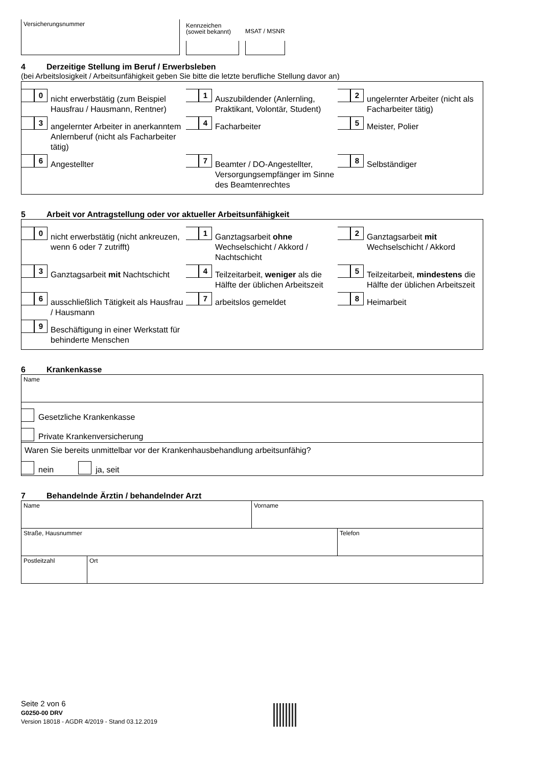Versicherungsnummer
Kennzeichen
(soweit bekannt)
MSAT / MSNR
4 Derzeitige Stellung im Beruf / Erwerbsleben
(bei Arbeitslosigkeit / Arbeitsunfähigkeit geben Sie bitte die letzte berufliche Stellung davor an)
0
nicht erwerbstätig (zum Beispiel Hausfrau / Hausmann, Rentner)
1
Auszubildender (Anlernling, Praktikant, Volontär, Student)
2
ungelernter Arbeiter (nicht als Facharbeiter tätig)
3
angelernter Arbeiter in anerkanntem Anlernberuf (nicht als Facharbeiter tätig)
4
Facharbeiter
5
Meister, Polier
6
Angestellter
7
Beamter / DO-Angestellter, Versorgungsempfänger im Sinne des Beamtenrechtes
8
Selbständiger
5 Arbeit vor Antragstellung oder vor aktueller Arbeitsunfähigkeit
0
nicht erwerbstätig (nicht ankreuzen, wenn 6 oder 7 zutrifft)
1
Ganztagsarbeit ohne Wechselschicht / Akkord / Nachtschicht
2
Ganztagsarbeit mit Wechselschicht / Akkord
3
Ganztagsarbeit mit Nachtschicht
4
Teilzeitarbeit, weniger als die Hälfte der üblichen Arbeitszeit
5
Teilzeitarbeit, mindestens die Hälfte der üblichen Arbeitszeit
6
ausschließlich Tätigkeit als Hausfrau / Hausmann
7
arbeitslos gemeldet
8
Heimarbeit
9
Beschäftigung in einer Werkstatt für behinderte Menschen
6 Krankenkasse
Name
Gesetzliche Krankenkasse
Private Krankenversicherung
Waren Sie bereits unmittelbar vor der Krankenhausbehandlung arbeitsunfähig?
nein ja, seit
7 Behandelnde Ärztin / behandelnder Arzt
Name Vorname
Straße, Hausnummer Telefon
Postleitzahl Ort
Seite 2 von 6
G0250-00 DRV
Version 18018 - AGDR 4/2019 - Stand 03.12.2019